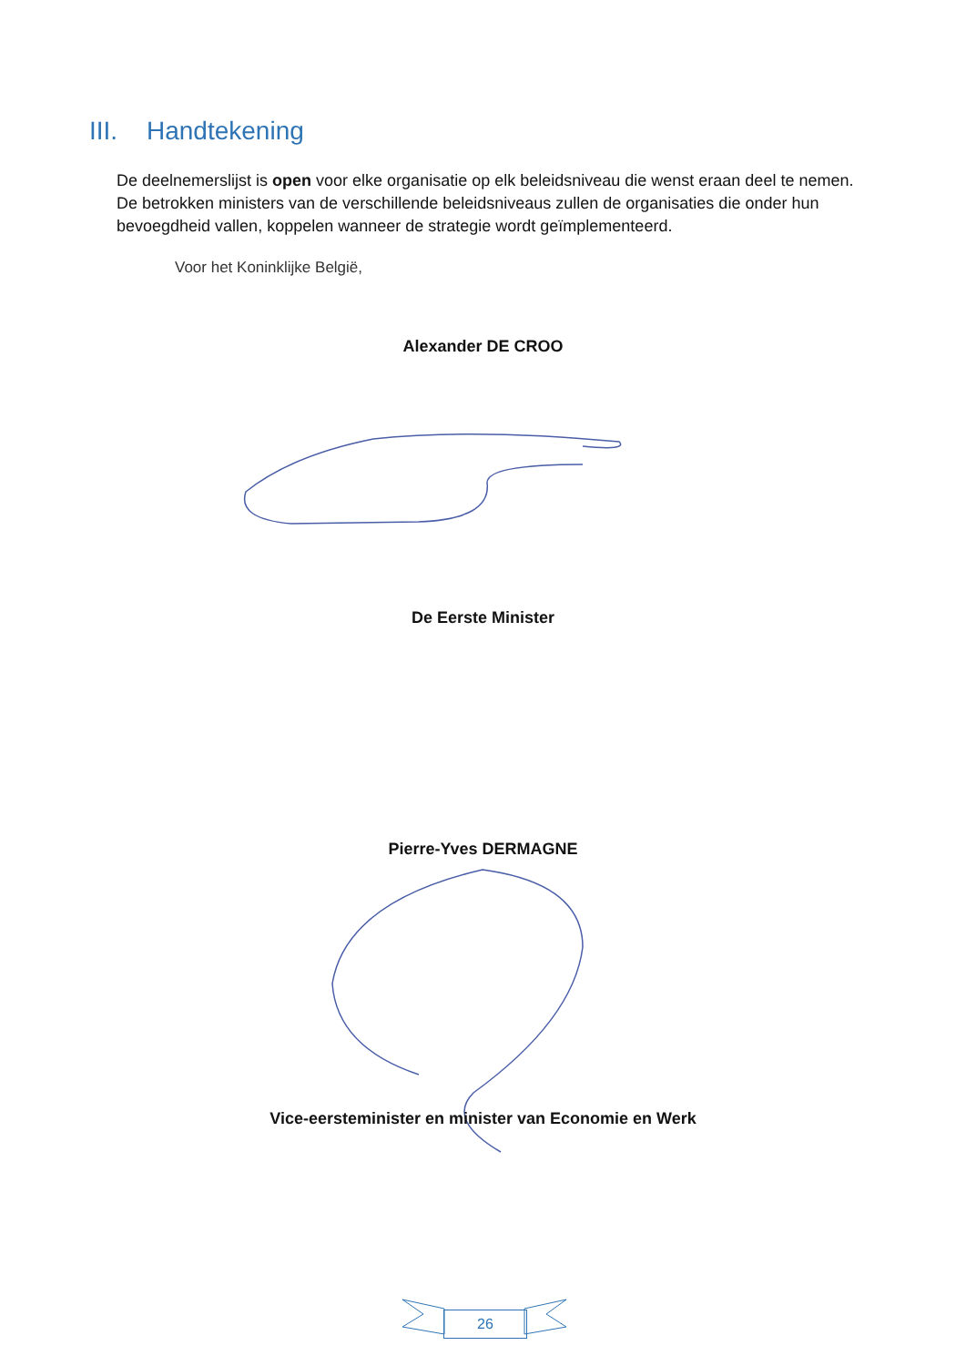III. Handtekening
De deelnemerslijst is open voor elke organisatie op elk beleidsniveau die wenst eraan deel te nemen. De betrokken ministers van de verschillende beleidsniveaus zullen de organisaties die onder hun bevoegdheid vallen, koppelen wanneer de strategie wordt geïmplementeerd.
Voor het Koninklijke België,
Alexander DE CROO
De Eerste Minister
Pierre-Yves DERMAGNE
Vice-eersteminister en minister van Economie en Werk
26